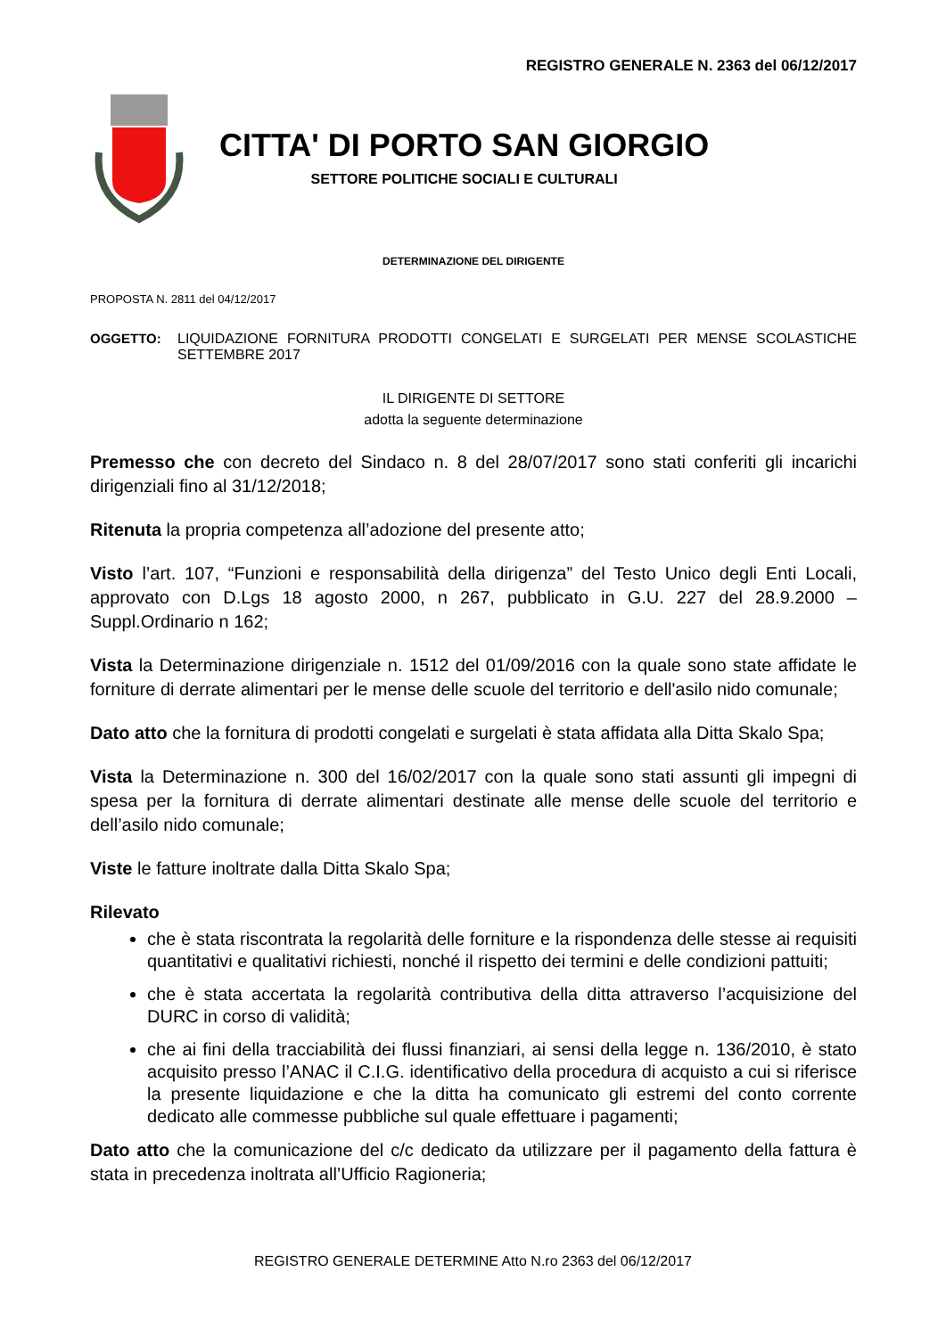REGISTRO GENERALE N. 2363 del 06/12/2017
CITTA' DI PORTO SAN GIORGIO
SETTORE POLITICHE SOCIALI E CULTURALI
DETERMINAZIONE DEL DIRIGENTE
PROPOSTA N. 2811 del 04/12/2017
OGGETTO: LIQUIDAZIONE FORNITURA PRODOTTI CONGELATI E SURGELATI PER MENSE SCOLASTICHE SETTEMBRE 2017
IL DIRIGENTE DI SETTORE
adotta la seguente determinazione
Premesso che con decreto del Sindaco n. 8 del 28/07/2017 sono stati conferiti gli incarichi dirigenziali fino al 31/12/2018;
Ritenuta la propria competenza all’adozione del presente atto;
Visto l’art. 107, “Funzioni e responsabilità della dirigenza” del Testo Unico degli Enti Locali, approvato con D.Lgs 18 agosto 2000, n 267, pubblicato in G.U. 227 del 28.9.2000 – Suppl.Ordinario n 162;
Vista la Determinazione dirigenziale n. 1512 del 01/09/2016 con la quale sono state affidate le forniture di derrate alimentari per le mense delle scuole del territorio e dell'asilo nido comunale;
Dato atto che la fornitura di prodotti congelati e surgelati è stata affidata alla Ditta Skalo Spa;
Vista la Determinazione n. 300 del 16/02/2017 con la quale sono stati assunti gli impegni di spesa per la fornitura di derrate alimentari destinate alle mense delle scuole del territorio e dell’asilo nido comunale;
Viste le fatture inoltrate dalla Ditta Skalo Spa;
Rilevato
che è stata riscontrata la regolarità delle forniture e la rispondenza delle stesse ai requisiti quantitativi e qualitativi richiesti, nonché il rispetto dei termini e delle condizioni pattuiti;
che è stata accertata la regolarità contributiva della ditta attraverso l’acquisizione del DURC in corso di validità;
che ai fini della tracciabilità dei flussi finanziari, ai sensi della legge n. 136/2010, è stato acquisito presso l’ANAC il C.I.G. identificativo della procedura di acquisto a cui si riferisce la presente liquidazione e che la ditta ha comunicato gli estremi del conto corrente dedicato alle commesse pubbliche sul quale effettuare i pagamenti;
Dato atto che la comunicazione del c/c dedicato da utilizzare per il pagamento della fattura è stata in precedenza inoltrata all’Ufficio Ragioneria;
REGISTRO GENERALE DETERMINE Atto N.ro 2363 del 06/12/2017